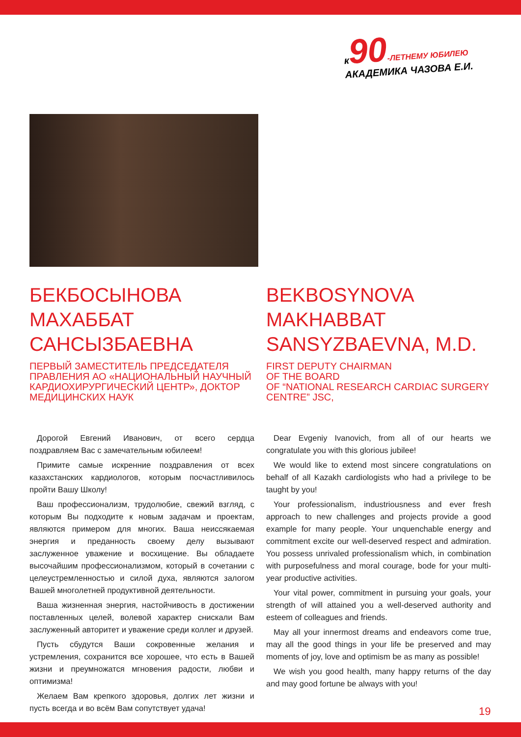к 90-ЛЕТНЕМУ ЮБИЛЕЮ
АКАДЕМИКА ЧАЗОВА Е.И.
БЕКБОСЫНОВА
МАХАББАТ
САНСЫЗБАЕВНА
ПЕРВЫЙ ЗАМЕСТИТЕЛЬ ПРЕДСЕДАТЕЛЯ ПРАВЛЕНИЯ АО «НАЦИОНАЛЬНЫЙ НАУЧНЫЙ КАРДИОХИРУРГИЧЕСКИЙ ЦЕНТР», ДОКТОР МЕДИЦИНСКИХ НАУК
Дорогой Евгений Иванович, от всего сердца поздравляем Вас с замечательным юбилеем!
Примите самые искренние поздравления от всех казахстанских кардиологов, которым посчастливилось пройти Вашу Школу!
Ваш профессионализм, трудолюбие, свежий взгляд, с которым Вы подходите к новым задачам и проектам, являются примером для многих. Ваша неиссякаемая энергия и преданность своему делу вызывают заслуженное уважение и восхищение. Вы обладаете высочайшим профессионализмом, который в сочетании с целеустремленностью и силой духа, являются залогом Вашей многолетней продуктивной деятельности.
Ваша жизненная энергия, настойчивость в достижении поставленных целей, волевой характер снискали Вам заслуженный авторитет и уважение среди коллег и друзей.
Пусть сбудутся Ваши сокровенные желания и устремления, сохранится все хорошее, что есть в Вашей жизни и преумножатся мгновения радости, любви и оптимизма!
Желаем Вам крепкого здоровья, долгих лет жизни и пусть всегда и во всём Вам сопутствует удача!
BEKBOSYNOVA
MAKHABBAT
SANSYZBAEVNA, M.D.
FIRST DEPUTY CHAIRMAN
OF THE BOARD
OF “NATIONAL RESEARCH CARDIAC SURGERY CENTRE” JSC,
Dear Evgeniy Ivanovich, from all of our hearts we congratulate you with this glorious jubilee!
We would like to extend most sincere congratulations on behalf of all Kazakh cardiologists who had a privilege to be taught by you!
Your professionalism, industriousness and ever fresh approach to new challenges and projects provide a good example for many people. Your unquenchable energy and commitment excite our well-deserved respect and admiration. You possess unrivaled professionalism which, in combination with purposefulness and moral courage, bode for your multi-year productive activities.
Your vital power, commitment in pursuing your goals, your strength of will attained you a well-deserved authority and esteem of colleagues and friends.
May all your innermost dreams and endeavors come true, may all the good things in your life be preserved and may moments of joy, love and optimism be as many as possible!
We wish you good health, many happy returns of the day and may good fortune be always with you!
19